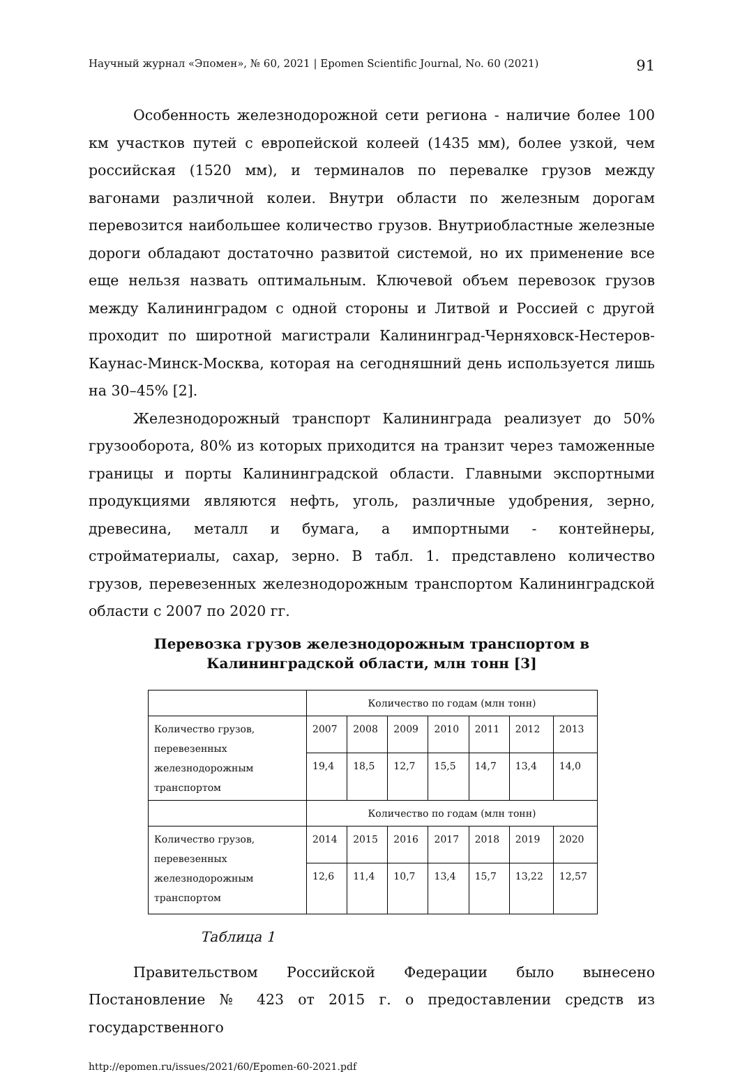Научный журнал «Эпомен», № 60, 2021 | Epomen Scientific Journal, No. 60 (2021) 91
Особенность железнодорожной сети региона - наличие более 100 км участков путей с европейской колеей (1435 мм), более узкой, чем российская (1520 мм), и терминалов по перевалке грузов между вагонами различной колеи. Внутри области по железным дорогам перевозится наибольшее количество грузов. Внутриобластные железные дороги обладают достаточно развитой системой, но их применение все еще нельзя назвать оптимальным. Ключевой объем перевозок грузов между Калининградом с одной стороны и Литвой и Россией с другой проходит по широтной магистрали Калининград-Черняховск-Нестеров-Каунас-Минск-Москва, которая на сегодняшний день используется лишь на 30–45% [2].
Железнодорожный транспорт Калининграда реализует до 50% грузооборота, 80% из которых приходится на транзит через таможенные границы и порты Калининградской области. Главными экспортными продукциями являются нефть, уголь, различные удобрения, зерно, древесина, металл и бумага, а импортными - контейнеры, стройматериалы, сахар, зерно. В табл. 1. представлено количество грузов, перевезенных железнодорожным транспортом Калининградской области с 2007 по 2020 гг.
Перевозка грузов железнодорожным транспортом в
Калининградской области, млн тонн [3]
| | Количество по годам (млн тонн) | | | | | | |
| Количество грузов, перевезенных железнодорожным транспортом | 2007 | 2008 | 2009 | 2010 | 2011 | 2012 | 2013 |
| | 19,4 | 18,5 | 12,7 | 15,5 | 14,7 | 13,4 | 14,0 |
| | Количество по годам (млн тонн) | | | | | | |
| Количество грузов, перевезенных железнодорожным транспортом | 2014 | 2015 | 2016 | 2017 | 2018 | 2019 | 2020 |
| | 12,6 | 11,4 | 10,7 | 13,4 | 15,7 | 13,22 | 12,57 |
Таблица 1
Правительством Российской Федерации было вынесено Постановление № 423 от 2015 г. о предоставлении средств из государственного
http://epomen.ru/issues/2021/60/Epomen-60-2021.pdf